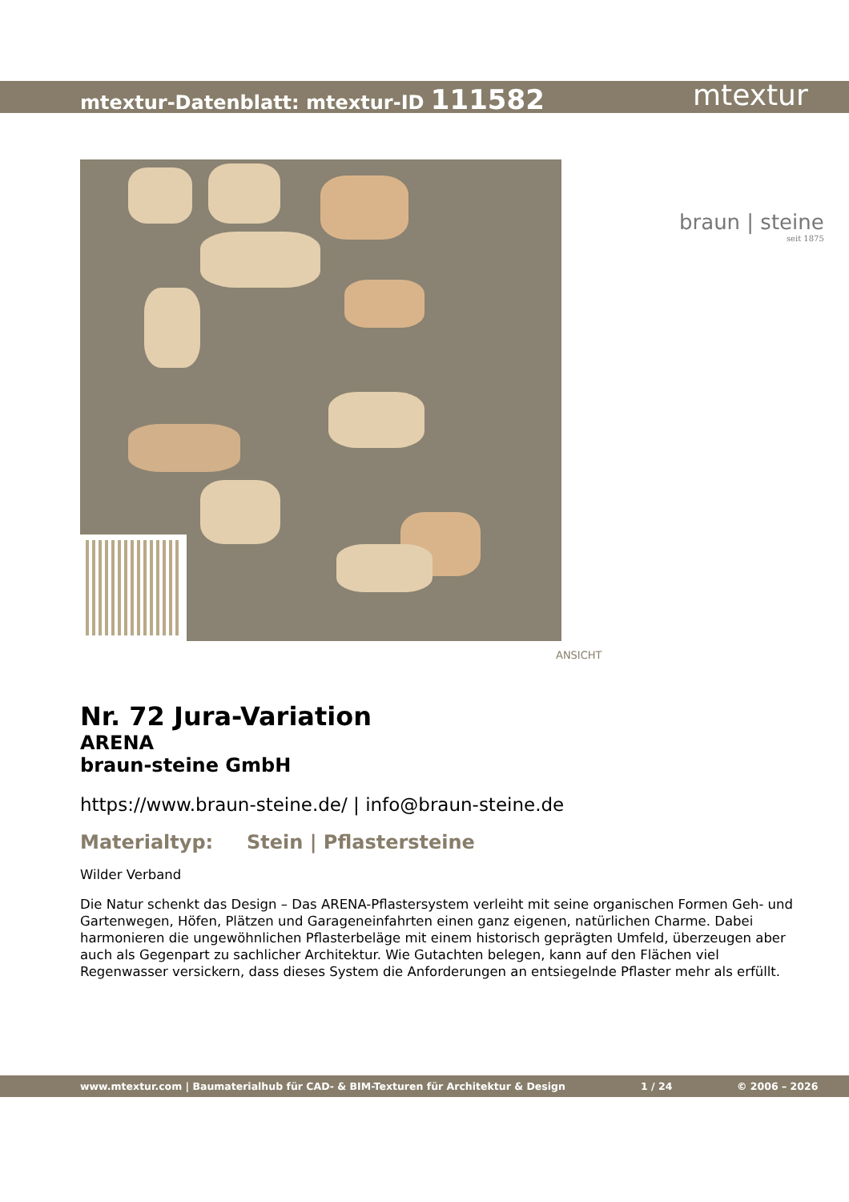mtextur-Datenblatt: mtextur-ID 111582
mtextur
braun | steine
seit 1875
ANSICHT
Nr. 72 Jura-Variation
ARENA
braun-steine GmbH
https://www.braun-steine.de/ | info@braun-steine.de
Materialtyp: Stein | Pflastersteine
Wilder Verband
Die Natur schenkt das Design – Das ARENA-Pflastersystem verleiht mit seine organischen Formen Geh- und Gartenwegen, Höfen, Plätzen und Garageneinfahrten einen ganz eigenen, natürlichen Charme. Dabei harmonieren die ungewöhnlichen Pflasterbeläge mit einem historisch geprägten Umfeld, überzeugen aber auch als Gegenpart zu sachlicher Architektur. Wie Gutachten belegen, kann auf den Flächen viel Regenwasser versickern, dass dieses System die Anforderungen an entsiegelnde Pflaster mehr als erfüllt.
www.mtextur.com | Baumaterialhub für CAD- & BIM-Texturen für Architektur & Design 1 / 24 © 2006 – 2026